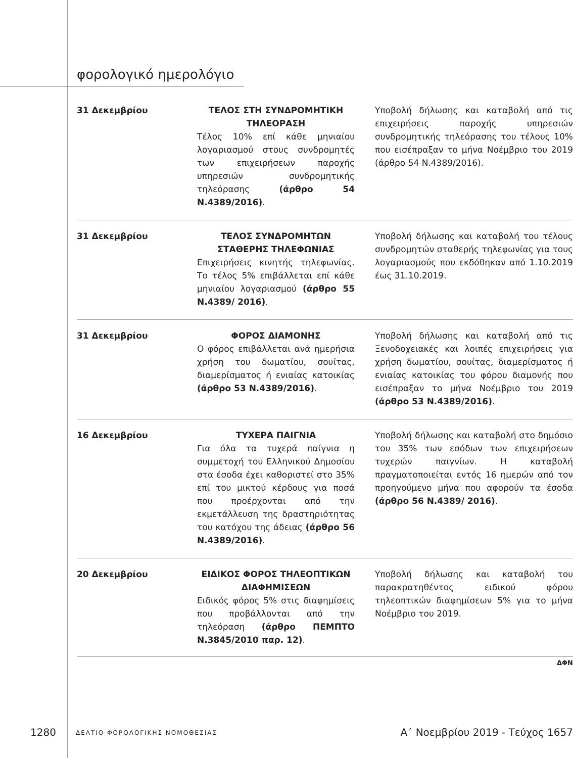φορολογικό ημερολόγιο
| 31 Δεκεμβρίου | ΤΕΛΟΣ ΣΤΗ ΣΥΝΔΡΟΜΗΤΙΚΗ ΤΗΛΕΟΡΑΣΗ Τέλος 10% επί κάθε μηνιαίου λογαριασμού στους συνδρομητές των επιχειρήσεων παροχής υπηρεσιών συνδρομητικής τηλεόρασης (άρθρο 54 Ν.4389/2016) . | Υποβολή δήλωσης και καταβολή από τις επιχειρήσεις παροχής υπηρεσιών συνδρομητικής τηλεόρασης του τέλους 10% που εισέπραξαν το μήνα Νοέμβριο του 2019 (άρθρο 54 Ν.4389/2016). |
| 31 Δεκεμβρίου | ΤΕΛΟΣ ΣΥΝΔΡΟΜΗΤΩΝ ΣΤΑΘΕΡΗΣ ΤΗΛΕΦΩΝΙΑΣ Επιχειρήσεις κινητής τηλεφωνίας. Το τέλος 5% επιβάλλεται επί κάθε μηνιαίου λογαριασμού (άρθρο 55 Ν.4389/ 2016) . | Υποβολή δήλωσης και καταβολή του τέλους συνδρομητών σταθερής τηλεφωνίας για τους λογαριασμούς που εκδόθηκαν από 1.10.2019 έως 31.10.2019. |
| 31 Δεκεμβρίου | ΦΟΡΟΣ ΔΙΑΜΟΝΗΣ Ο φόρος επιβάλλεται ανά ημερήσια χρήση του δωματίου, σουίτας, διαμερίσματος ή ενιαίας κατοικίας (άρθρο 53 Ν.4389/2016) . | Υποβολή δήλωσης και καταβολή από τις Ξενοδοχειακές και λοιπές επιχειρήσεις για χρήση δωματίου, σουίτας, διαμερίσματος ή ενιαίας κατοικίας του φόρου διαμονής που εισέπραξαν το μήνα Νοέμβριο του 2019 (άρθρο 53 Ν.4389/2016) . |
| 16 Δεκεμβρίου | ΤΥΧΕΡΑ ΠΑΙΓΝΙΑ Για όλα τα τυχερά παίγνια η συμμετοχή του Ελληνικού Δημοσίου στα έσοδα έχει καθοριστεί στο 35% επί του μικτού κέρδους για ποσά που προέρχονται από την εκμετάλλευση της δραστηριότητας του κατόχου της άδειας (άρθρο 56 Ν.4389/2016) . | Υποβολή δήλωσης και καταβολή στο δημόσιο του 35% των εσόδων των επιχειρήσεων τυχερών παιγνίων. Η καταβολή πραγματοποιείται εντός 16 ημερών από τον προηγούμενο μήνα που αφορούν τα έσοδα (άρθρο 56 Ν.4389/ 2016) . |
| 20 Δεκεμβρίου | ΕΙΔΙΚΟΣ ΦΟΡΟΣ ΤΗΛΕΟΠΤΙΚΩΝ ΔΙΑΦΗΜΙΣΕΩΝ Ειδικός φόρος 5% στις διαφημίσεις που προβάλλονται από την τηλεόραση (άρθρο ΠΕΜΠΤΟ Ν.3845/2010 παρ. 12) . | Υποβολή δήλωσης και καταβολή του παρακρατηθέντος ειδικού φόρου τηλεοπτικών διαφημίσεων 5% για το μήνα Νοέμβριο του 2019. |
ΔΦΝ
1280 ΔΕΛΤΙΟ ΦΟΡΟΛΟΓΙΚΗΣ ΝΟΜΟΘΕΣΙΑΣ Α΄ Νοεμβρίου 2019 - Τεύχος 1657